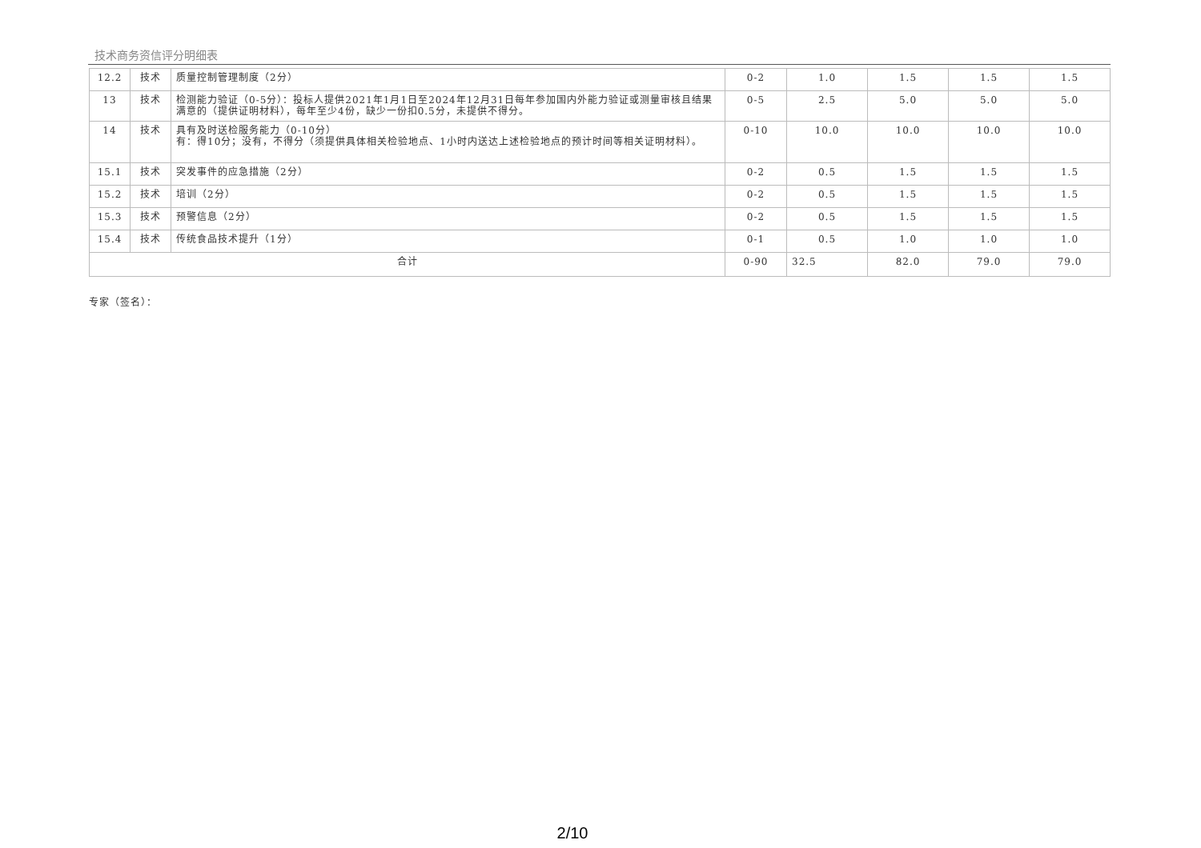技术商务资信评分明细表
| 12.2 | 技术 | 质量控制管理制度（2分） | 0-2 | 1.0 | 1.5 | 1.5 | 1.5 |
| 13 | 技术 | 检测能力验证（0-5分）：投标人提供2021年1月1日至2024年12月31日每年参加国内外能力验证或测量审核且结果满意的（提供证明材料），每年至少4份，缺少一份扣0.5分，未提供不得分。 | 0-5 | 2.5 | 5.0 | 5.0 | 5.0 |
| 14 | 技术 | 具有及时送检服务能力（0-10分） 有：得10分；没有，不得分（须提供具体相关检验地点、1小时内送达上述检验地点的预计时间等相关证明材料）。 | 0-10 | 10.0 | 10.0 | 10.0 | 10.0 |
| 15.1 | 技术 | 突发事件的应急措施（2分） | 0-2 | 0.5 | 1.5 | 1.5 | 1.5 |
| 15.2 | 技术 | 培训（2分） | 0-2 | 0.5 | 1.5 | 1.5 | 1.5 |
| 15.3 | 技术 | 预警信息（2分） | 0-2 | 0.5 | 1.5 | 1.5 | 1.5 |
| 15.4 | 技术 | 传统食品技术提升（1分） | 0-1 | 0.5 | 1.0 | 1.0 | 1.0 |
| 合计 | | | 0-90 | 32.5 | 82.0 | 79.0 | 79.0 |
专家（签名）：
2/10